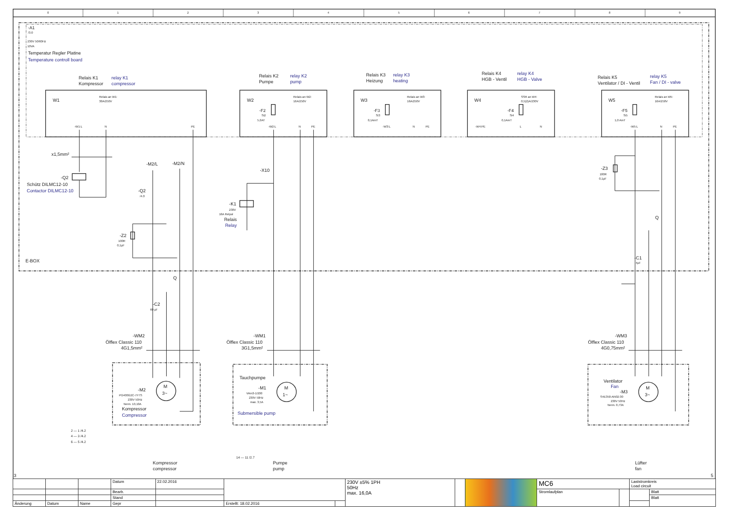0
1
2
3
4
5
6
7
8
9
-A1
/3.0
230V 50/60Hz
10VA
Temperatur Regler Platine
Temperature controll board
Relais K1
Kompressor
relay K1
compressor
Relais K2
Pumpe
relay K2
pump
Relais K3
Heizung
relay K3
heating
Relais K4
HGB - Ventil
relay K4
HGB - Valve
Relais K5
Ventilator / DI - Ventil
relay K5
Fan / DI - valve
W1
Relais an W1:
30A/250V
-W1:L
N
PE
W2
Relais an W2:
16A/250V
-F2
Si2
5,0AT
-W2:L
N
PE
W3
Relais an W3:
16A/250V
-F3
Si3
0,1AmT
-W3:L
N
PE
W4
SSR an W4:
0,5(2)A/230V
-F4
Si4
0,1AmT
-W4:PE
L
N
W5
Relais an W5:
16A/250V
-F5
Si5
1,0 AmT
-W5:L
N
PE
x1,5mm²
-Q2
Schütz DILMC12-10
Contactor DILMC12-10
-M2/L
-M2/N
-Q2
/4.0
-X10
-K1
230V
16A Relpol
Relais
Relay
-Z2
100R
0,1µF
-Z3
100R
0,1µF
E-BOX
Q
Q
-C1
4µF
-C2
60 µF
-WM2
Ölflex Classic 110
4G1,5mm²
-WM1
Ölflex Classic 110
3G1,5mm²
-WM3
Ölflex Classic 110
4G0,75mm²
M
3~
M
1~
M
3~
-M2
PG400G2C-7FTS
230V 50Hz
Nenn. 10,10A
Kompressor
Compressor
Tauchpumpe
-M1
VAm3-1/200
230V 50Hz
max. 3,5A
Submersible pump
Ventilator
Fan
-M3
S4E350-AN02-30
230V 50Hz
Nenn. 0,73A
2 — 1 /4.2
4 — 3 /4.2
6 — 5 /4.2
14 — 11 /2.7
Kompressor
compressor
Pumpe
pump
Lüfter
fan
3
5
| | | | Datum | 22.02.2016 | | | 230V ±5% 1PH 50Hz max. 16,0A | | | MC6 | | Laststromkreis Load circuit | |
| | | | Bearb. | | | | | | | Stromlaufplan | | | Blatt |
| | | | Stand | | | | | | | | | | Blatt |
| Änderung | Datum | Name | Gepr | | Erstellt: 18.02.2016 | | | | | | | | |